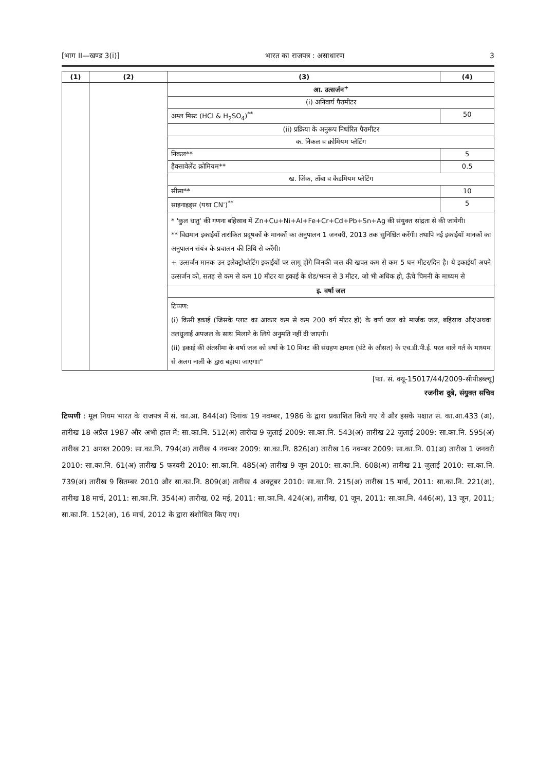[भाग II—खण्ड 3(i)] भारत का राजपत्र : असाधारण 3
| (1) | (2) | (3) | (4) |
| --- | --- | --- | --- |
| | | आ. उत्सर्जन<sup>+</sup> | |
| | | (i) अनिवार्य पैरामीटर | |
| | | अम्ल मिस्ट (HCl & H<sub>2</sub>SO<sub>4</sub>)<sup>**</sup> | 50 |
| | | (ii) प्रक्रिया के अनुरूप निर्धारित पैरामीटर | |
| | | क. निकल व क्रोमियम प्लेटिंग | |
| | | निकल** | 5 |
| | | हैक्सावेलेंट क्रोमियम** | 0.5 |
| | | ख. जिंक, ताँबा व कैडमियम प्लेटिंग | |
| | | सीसा** | 10 |
| | | साइनाइड्स (यथा CN<sup>-</sup>)<sup>**</sup> | 5 |
| | | * 'कुल धातु' की गणना बहिस्राव में Zn+Cu+Ni+Al+Fe+Cr+Cd+Pb+Sn+Ag की संयुक्त सांद्रता से की जायेगी। ** विद्यमान इकाईयाँ तारांकित प्रदूषकों के मानकों का अनुपालन 1 जनवरी, 2013 तक सुनिश्चित करेंगी। तथापि नई इकाईयाँ मानकों का अनुपालन संयंत्र के प्रचालन की तिथि से करेंगी। + उत्सर्जन मानक उन इलेक्ट्रोप्लेटिंग इकाईयों पर लागू होंगे जिनकी जल की खपत कम से कम 5 घन मीटर/दिन है। ये इकाईयाँ अपने उत्सर्जन को, सतह से कम से कम 10 मीटर या इकाई के शेड/भवन से 3 मीटर, जो भी अधिक हो, ऊँचे चिमनी के माध्यम से | |
| | | इ. वर्षा जल | |
| | | टिप्पण: (i) किसी इकाई (जिसके प्लाट का आकार कम से कम 200 वर्ग मीटर हो) के वर्षा जल को मार्जक जल, बहिस्राव और/अथवा तलधुलाई अपजल के साथ मिलाने के लिये अनुमति नहीं दी जाएगी। (ii) इकाई की अंतसीमा के वर्षा जल को वर्षा के 10 मिनट की संग्रहण क्षमता (घंटे के औसत) के एच.डी.पी.ई. परत वाले गर्त के माध्यम से अलग नाली के द्वारा बहाया जाएगा।" | |
[फा. सं. क्यू-15017/44/2009-सीपीडब्ल्यू]
रजनीश दुबे, संयुक्त सचिव
टिप्पणी : मूल नियम भारत के राजपत्र में सं. का.आ. 844(अ) दिनांक 19 नवम्बर, 1986 के द्वारा प्रकाशित किये गए थे और इसके पश्चात सं. का.आ.433 (अ), तारीख 18 अप्रैल 1987 और अभी हाल में: सा.का.नि. 512(अ) तारीख 9 जुलाई 2009: सा.का.नि. 543(अ) तारीख 22 जुलाई 2009: सा.का.नि. 595(अ) तारीख 21 अगस्त 2009: सा.का.नि. 794(अ) तारीख 4 नवम्बर 2009: सा.का.नि. 826(अ) तारीख 16 नवम्बर 2009: सा.का.नि. 01(अ) तारीख 1 जनवरी 2010: सा.का.नि. 61(अ) तारीख 5 फरवरी 2010: सा.का.नि. 485(अ) तारीख 9 जून 2010: सा.का.नि. 608(अ) तारीख 21 जुलाई 2010: सा.का.नि. 739(अ) तारीख 9 सितम्बर 2010 और सा.का.नि. 809(अ) तारीख 4 अक्टूबर 2010: सा.का.नि. 215(अ) तारीख 15 मार्च, 2011: सा.का.नि. 221(अ), तारीख 18 मार्च, 2011: सा.का.नि. 354(अ) तारीख, 02 मई, 2011: सा.का.नि. 424(अ), तारीख, 01 जून, 2011: सा.का.नि. 446(अ), 13 जून, 2011; सा.का.नि. 152(अ), 16 मार्च, 2012 के द्वारा संशोधित किए गए।